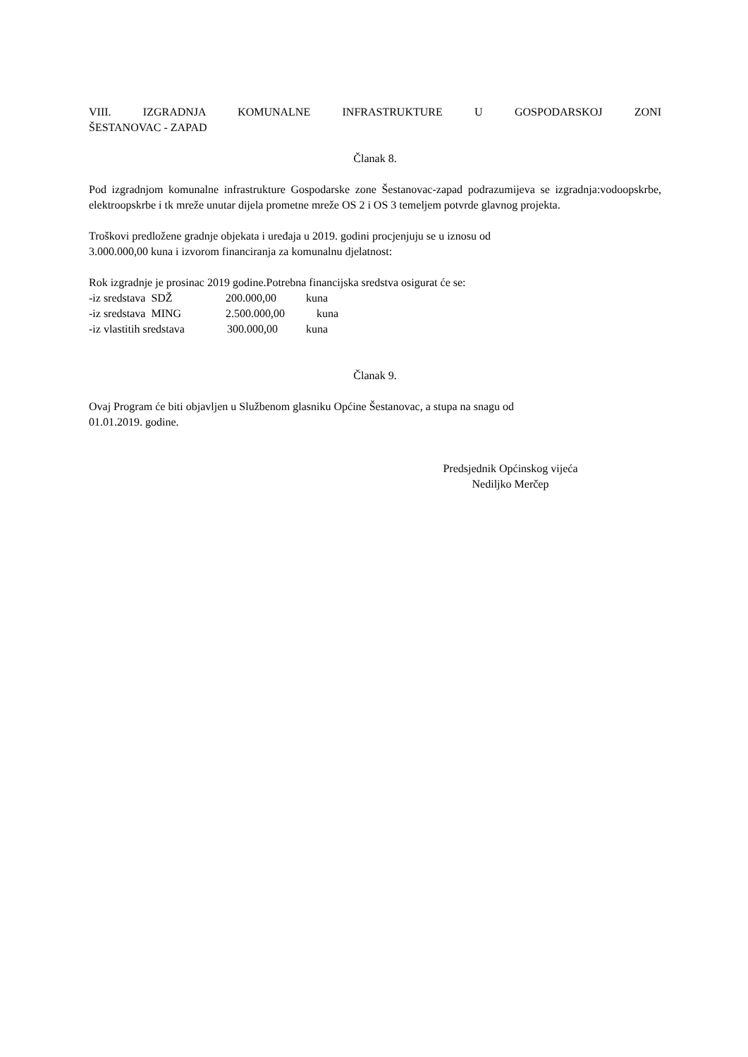VIII. IZGRADNJA KOMUNALNE INFRASTRUKTURE U GOSPODARSKOJ ZONI
ŠESTANOVAC - ZAPAD
Članak 8.
Pod izgradnjom komunalne infrastrukture Gospodarske zone Šestanovac-zapad podrazumijeva se izgradnja:vodoopskrbe, elektroopskrbe i tk mreže unutar dijela prometne mreže OS 2 i OS 3 temeljem potvrde glavnog projekta.
Troškovi predložene gradnje objekata i uređaja u 2019. godini procjenjuju se u iznosu od
3.000.000,00 kuna i izvorom financiranja za komunalnu djelatnost:
Rok izgradnje je prosinac 2019 godine.Potrebna financijska sredstva osigurat će se:
-iz sredstava SDŽ 200.000,00 kuna
-iz sredstava MING 2.500.000,00 kuna
-iz vlastitih sredstava 300.000,00 kuna
Članak 9.
Ovaj Program će biti objavljen u Službenom glasniku Općine Šestanovac, a stupa na snagu od
01.01.2019. godine.
Predsjednik Općinskog vijeća
Nediljko Merčep